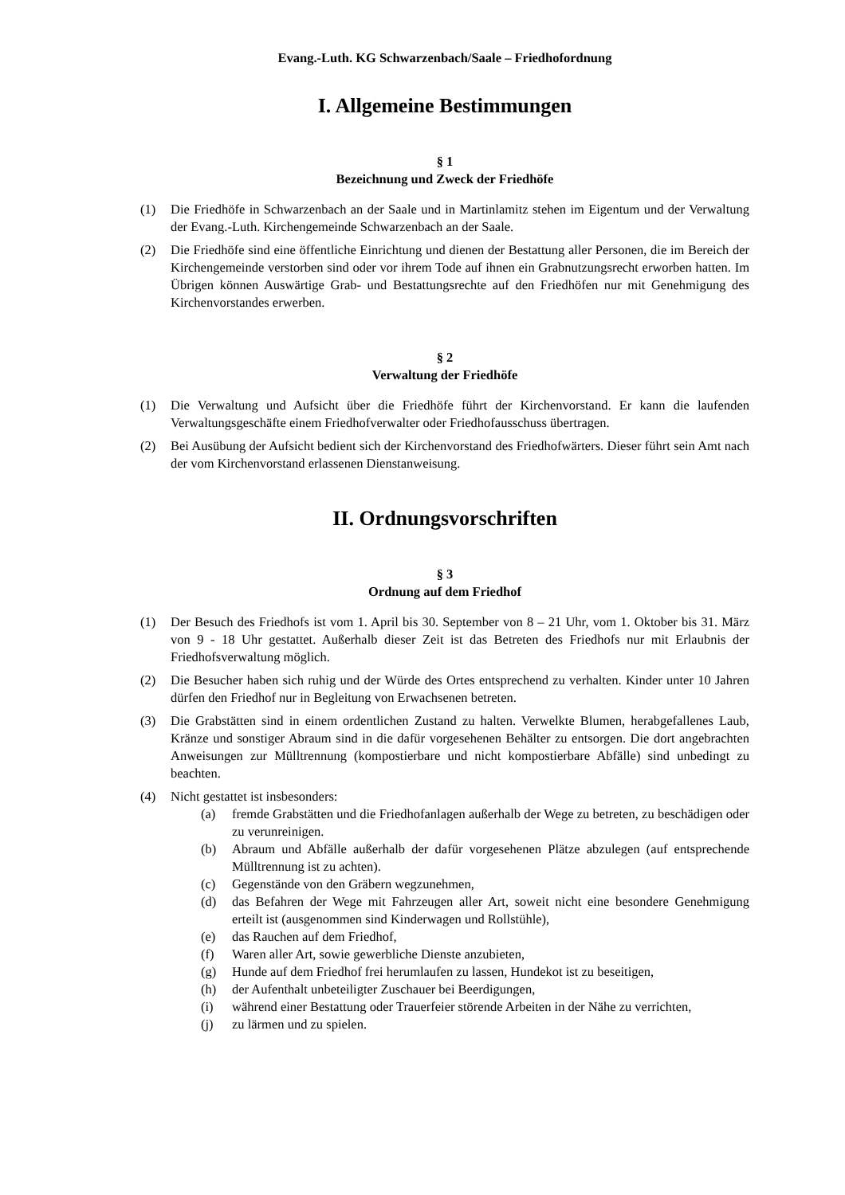Evang.-Luth. KG Schwarzenbach/Saale – Friedhofordnung
I. Allgemeine Bestimmungen
§ 1
Bezeichnung und Zweck der Friedhöfe
(1) Die Friedhöfe in Schwarzenbach an der Saale und in Martinlamitz stehen im Eigentum und der Verwaltung der Evang.-Luth. Kirchengemeinde Schwarzenbach an der Saale.
(2) Die Friedhöfe sind eine öffentliche Einrichtung und dienen der Bestattung aller Personen, die im Bereich der Kirchengemeinde verstorben sind oder vor ihrem Tode auf ihnen ein Grabnutzungsrecht erworben hatten. Im Übrigen können Auswärtige Grab- und Bestattungsrechte auf den Friedhöfen nur mit Genehmigung des Kirchenvorstandes erwerben.
§ 2
Verwaltung der Friedhöfe
(1) Die Verwaltung und Aufsicht über die Friedhöfe führt der Kirchenvorstand. Er kann die laufenden Verwaltungsgeschäfte einem Friedhofverwalter oder Friedhofausschuss übertragen.
(2) Bei Ausübung der Aufsicht bedient sich der Kirchenvorstand des Friedhofwärters. Dieser führt sein Amt nach der vom Kirchenvorstand erlassenen Dienstanweisung.
II. Ordnungsvorschriften
§ 3
Ordnung auf dem Friedhof
(1) Der Besuch des Friedhofs ist vom 1. April bis 30. September von 8 – 21 Uhr, vom 1. Oktober bis 31. März von 9 - 18 Uhr gestattet. Außerhalb dieser Zeit ist das Betreten des Friedhofs nur mit Erlaubnis der Friedhofsverwaltung möglich.
(2) Die Besucher haben sich ruhig und der Würde des Ortes entsprechend zu verhalten. Kinder unter 10 Jahren dürfen den Friedhof nur in Begleitung von Erwachsenen betreten.
(3) Die Grabstätten sind in einem ordentlichen Zustand zu halten. Verwelkte Blumen, herabgefallenes Laub, Kränze und sonstiger Abraum sind in die dafür vorgesehenen Behälter zu entsorgen. Die dort angebrachten Anweisungen zur Mülltrennung (kompostierbare und nicht kompostierbare Abfälle) sind unbedingt zu beachten.
(4) Nicht gestattet ist insbesonders:
(a) fremde Grabstätten und die Friedhofanlagen außerhalb der Wege zu betreten, zu beschädigen oder zu verunreinigen.
(b) Abraum und Abfälle außerhalb der dafür vorgesehenen Plätze abzulegen (auf entsprechende Mülltrennung ist zu achten).
(c) Gegenstände von den Gräbern wegzunehmen,
(d) das Befahren der Wege mit Fahrzeugen aller Art, soweit nicht eine besondere Genehmigung erteilt ist (ausgenommen sind Kinderwagen und Rollstühle),
(e) das Rauchen auf dem Friedhof,
(f) Waren aller Art, sowie gewerbliche Dienste anzubieten,
(g) Hunde auf dem Friedhof frei herumlaufen zu lassen, Hundekot ist zu beseitigen,
(h) der Aufenthalt unbeteiligter Zuschauer bei Beerdigungen,
(i) während einer Bestattung oder Trauerfeier störende Arbeiten in der Nähe zu verrichten,
(j) zu lärmen und zu spielen.